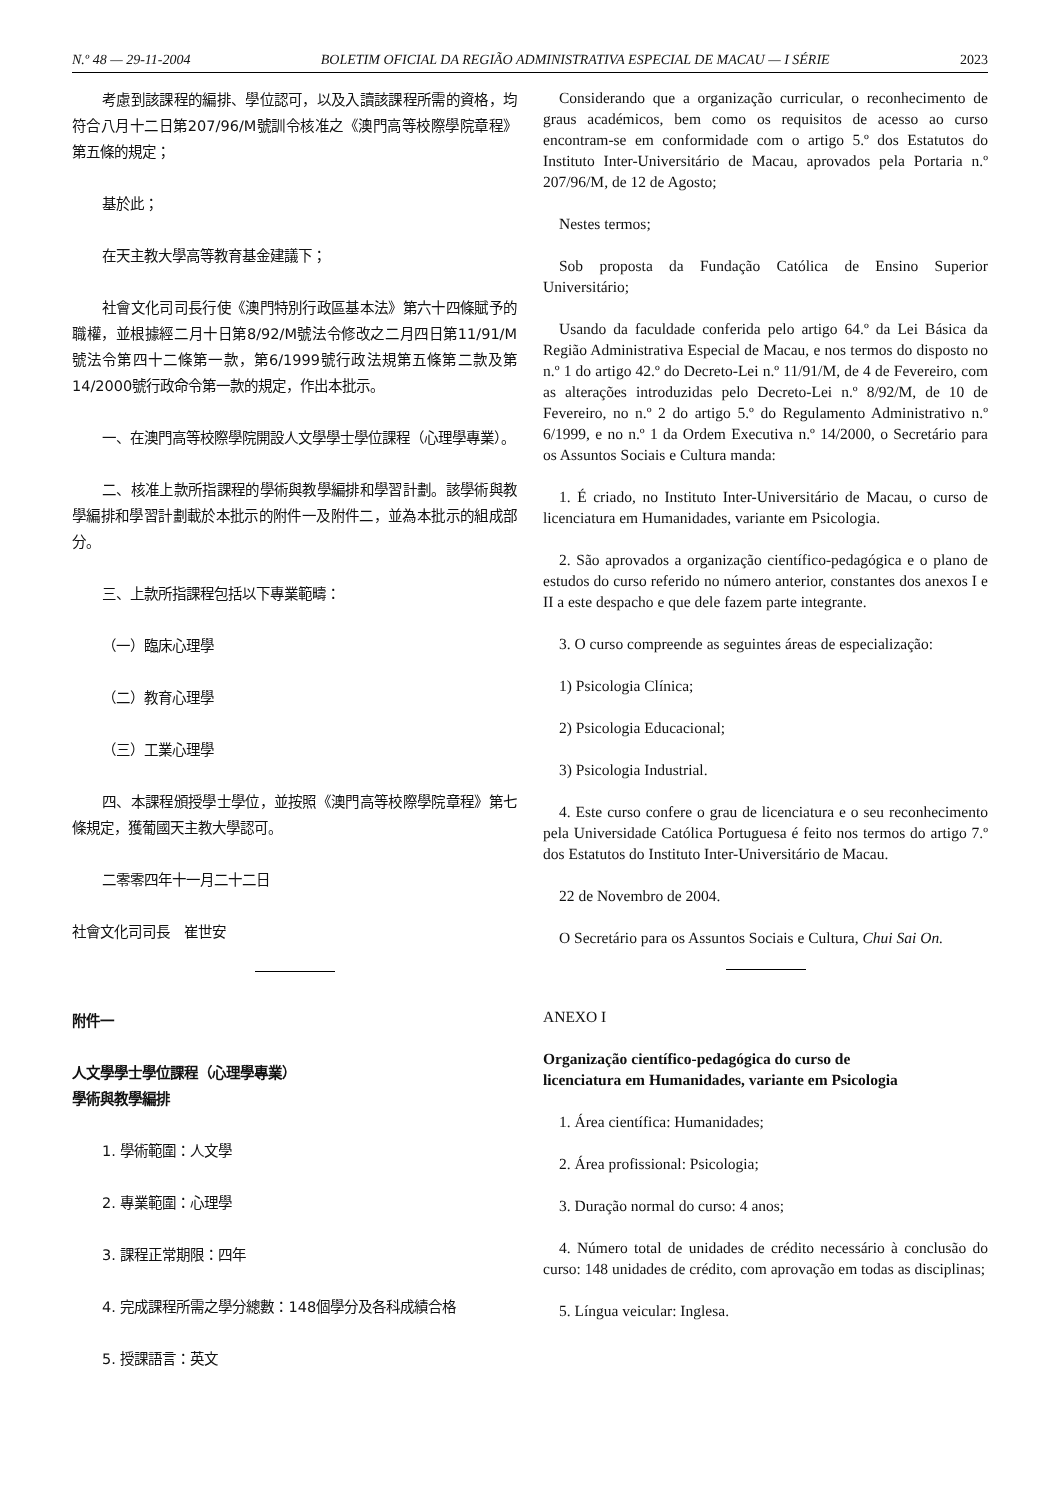N.º 48 — 29-11-2004 BOLETIM OFICIAL DA REGIÃO ADMINISTRATIVA ESPECIAL DE MACAU — I SÉRIE 2023
考慮到該課程的編排、學位認可，以及入讀該課程所需的資格，均符合八月十二日第207/96/M號訓令核准之《澳門高等校際學院章程》第五條的規定；
基於此；
在天主教大學高等教育基金建議下；
社會文化司司長行使《澳門特別行政區基本法》第六十四條賦予的職權，並根據經二月十日第8/92/M號法令修改之二月四日第11/91/M號法令第四十二條第一款，第6/1999號行政法規第五條第二款及第14/2000號行政命令第一款的規定，作出本批示。
一、在澳門高等校際學院開設人文學學士學位課程（心理學專業）。
二、核准上款所指課程的學術與教學編排和學習計劃。該學術與教學編排和學習計劃載於本批示的附件一及附件二，並為本批示的組成部分。
三、上款所指課程包括以下專業範疇：
（一）臨床心理學
（二）教育心理學
（三）工業心理學
四、本課程頒授學士學位，並按照《澳門高等校際學院章程》第七條規定，獲葡國天主教大學認可。
二零零四年十一月二十二日
社會文化司司長　崔世安
附件一
人文學學士學位課程（心理學專業）
學術與教學編排
1. 學術範圍：人文學
2. 專業範圍：心理學
3. 課程正常期限：四年
4. 完成課程所需之學分總數：148個學分及各科成績合格
5. 授課語言：英文
Considerando que a organização curricular, o reconhecimento de graus académicos, bem como os requisitos de acesso ao curso encontram-se em conformidade com o artigo 5.º dos Estatutos do Instituto Inter-Universitário de Macau, aprovados pela Portaria n.º 207/96/M, de 12 de Agosto;
Nestes termos;
Sob proposta da Fundação Católica de Ensino Superior Universitário;
Usando da faculdade conferida pelo artigo 64.º da Lei Básica da Região Administrativa Especial de Macau, e nos termos do disposto no n.º 1 do artigo 42.º do Decreto-Lei n.º 11/91/M, de 4 de Fevereiro, com as alterações introduzidas pelo Decreto-Lei n.º 8/92/M, de 10 de Fevereiro, no n.º 2 do artigo 5.º do Regulamento Administrativo n.º 6/1999, e no n.º 1 da Ordem Executiva n.º 14/2000, o Secretário para os Assuntos Sociais e Cultura manda:
1. É criado, no Instituto Inter-Universitário de Macau, o curso de licenciatura em Humanidades, variante em Psicologia.
2. São aprovados a organização científico-pedagógica e o plano de estudos do curso referido no número anterior, constantes dos anexos I e II a este despacho e que dele fazem parte integrante.
3. O curso compreende as seguintes áreas de especialização:
1) Psicologia Clínica;
2) Psicologia Educacional;
3) Psicologia Industrial.
4. Este curso confere o grau de licenciatura e o seu reconhecimento pela Universidade Católica Portuguesa é feito nos termos do artigo 7.º dos Estatutos do Instituto Inter-Universitário de Macau.
22 de Novembro de 2004.
O Secretário para os Assuntos Sociais e Cultura, Chui Sai On.
ANEXO I
Organização científico-pedagógica do curso de
licenciatura em Humanidades, variante em Psicologia
1. Área científica: Humanidades;
2. Área profissional: Psicologia;
3. Duração normal do curso: 4 anos;
4. Número total de unidades de crédito necessário à conclusão do curso: 148 unidades de crédito, com aprovação em todas as disciplinas;
5. Língua veicular: Inglesa.